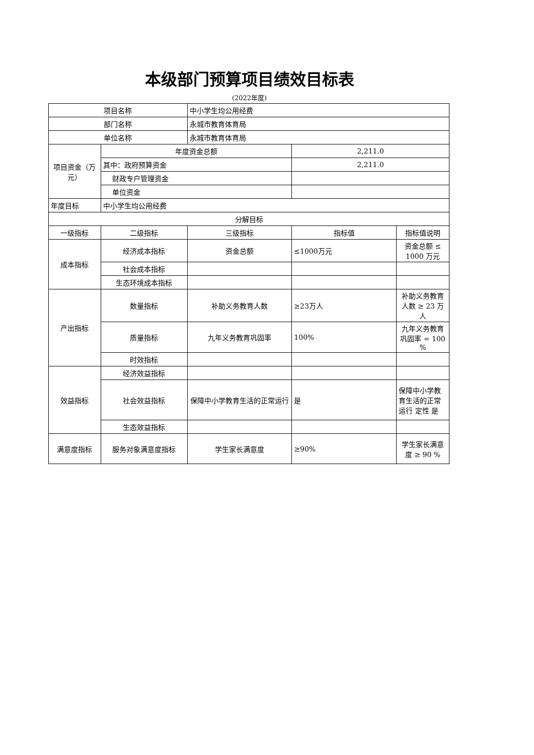本级部门预算项目绩效目标表
(2022年度)
| 项目名称 | | 中小学生均公用经费 | | |
| 部门名称 | | 永城市教育体育局 | | |
| 单位名称 | | 永城市教育体育局 | | |
| 项目资金（万元） | 年度资金总额 | | 2,211.0 | |
| | 其中：政府预算资金 | | 2,211.0 | |
| | 财政专户管理资金 | | | |
| | 单位资金 | | | |
| 年度目标 | 中小学生均公用经费 | | | |
| 分解目标 | | | | |
| 一级指标 | 二级指标 | 三级指标 | 指标值 | 指标值说明 |
| 成本指标 | 经济成本指标 | 资金总额 | ≤1000万元 | 资金总额 ≤ 1000 万元 |
| | 社会成本指标 | | | |
| | 生态环境成本指标 | | | |
| 产出指标 | 数量指标 | 补助义务教育人数 | ≥23万人 | 补助义务教育人数 ≥ 23 万人 |
| | 质量指标 | 九年义务教育巩固率 | 100% | 九年义务教育巩固率 = 100 % |
| | 时效指标 | | | |
| 效益指标 | 经济效益指标 | | | |
| | 社会效益指标 | 保障中小学教育生活的正常运行 | 是 | 保障中小学教育生活的正常运行 定性 是 |
| | 生态效益指标 | | | |
| 满意度指标 | 服务对象满意度指标 | 学生家长满意度 | ≥90% | 学生家长满意度 ≥ 90 % |